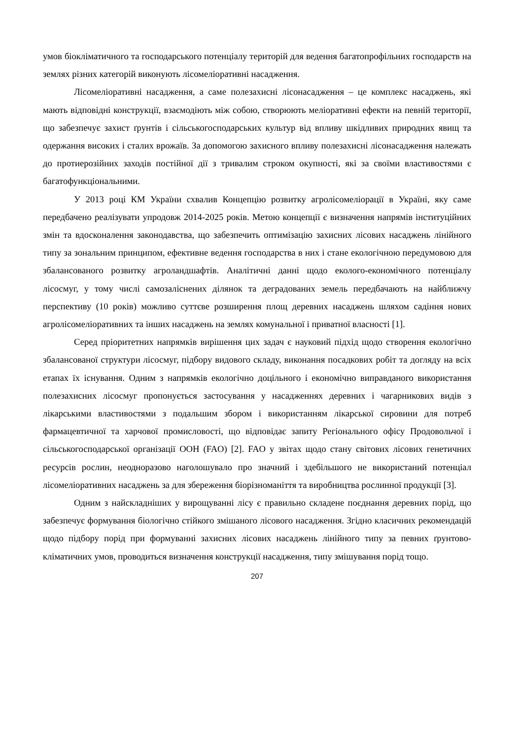умов біокліматичного та господарського потенціалу територій для ведення багатопрофільних господарств на землях різних категорій виконують лісомеліоративні насадження.
Лісомеліоративні насадження, а саме полезахисні лісонасадження – це комплекс насаджень, які мають відповідні конструкції, взаємодіють між собою, створюють меліоративні ефекти на певній території, що забезпечує захист ґрунтів і сільськогосподарських культур від впливу шкідливих природних явищ та одержання високих і сталих врожаїв. За допомогою захисного впливу полезахисні лісонасадження належать до протиерозійних заходів постійної дії з тривалим строком окупності, які за своїми властивостями є багатофункціональними.
У 2013 році КМ України схвалив Концепцію розвитку агролісомеліорації в Україні, яку саме передбачено реалізувати упродовж 2014-2025 років. Метою концепції є визначення напрямів інституційних змін та вдосконалення законодавства, що забезпечить оптимізацію захисних лісових насаджень лінійного типу за зональним принципом, ефективне ведення господарства в них і стане екологічною передумовою для збалансованого розвитку агроландшафтів. Аналітичні данні щодо еколого-економічного потенціалу лісосмуг, у тому числі самозаліснених ділянок та деградованих земель передбачають на найближчу перспективу (10 років) можливо суттєве розширення площ деревних насаджень шляхом садіння нових агролісомеліоративних та інших насаджень на землях комунальної і приватної власності [1].
Серед пріоритетних напрямків вирішення цих задач є науковий підхід щодо створення екологічно збалансованої структури лісосмуг, підбору видового складу, виконання посадкових робіт та догляду на всіх етапах їх існування. Одним з напрямків екологічно доцільного і економічно виправданого використання полезахисних лісосмуг пропонується застосування у насадженнях деревних і чагарникових видів з лікарськими властивостями з подальшим збором і використанням лікарської сировини для потреб фармацевтичної та харчової промисловості, що відповідає запиту Регіонального офісу Продовольчої і сільськогосподарської організації ООН (FAO) [2]. FAO у звітах щодо стану світових лісових генетичних ресурсів рослин, неодноразово наголошувало про значний і здебільшого не використаний потенціал лісомеліоративних насаджень за для збереження біорізноманіття та виробництва рослинної продукції [3].
Одним з найскладніших у вирощуванні лісу є правильно складене поєднання деревних порід, що забезпечує формування біологічно стійкого змішаного лісового насадження. Згідно класичних рекомендацій щодо підбору порід при формуванні захисних лісових насаджень лінійного типу за певних ґрунтово-кліматичних умов, проводиться визначення конструкції насадження, типу змішування порід тощо.
207